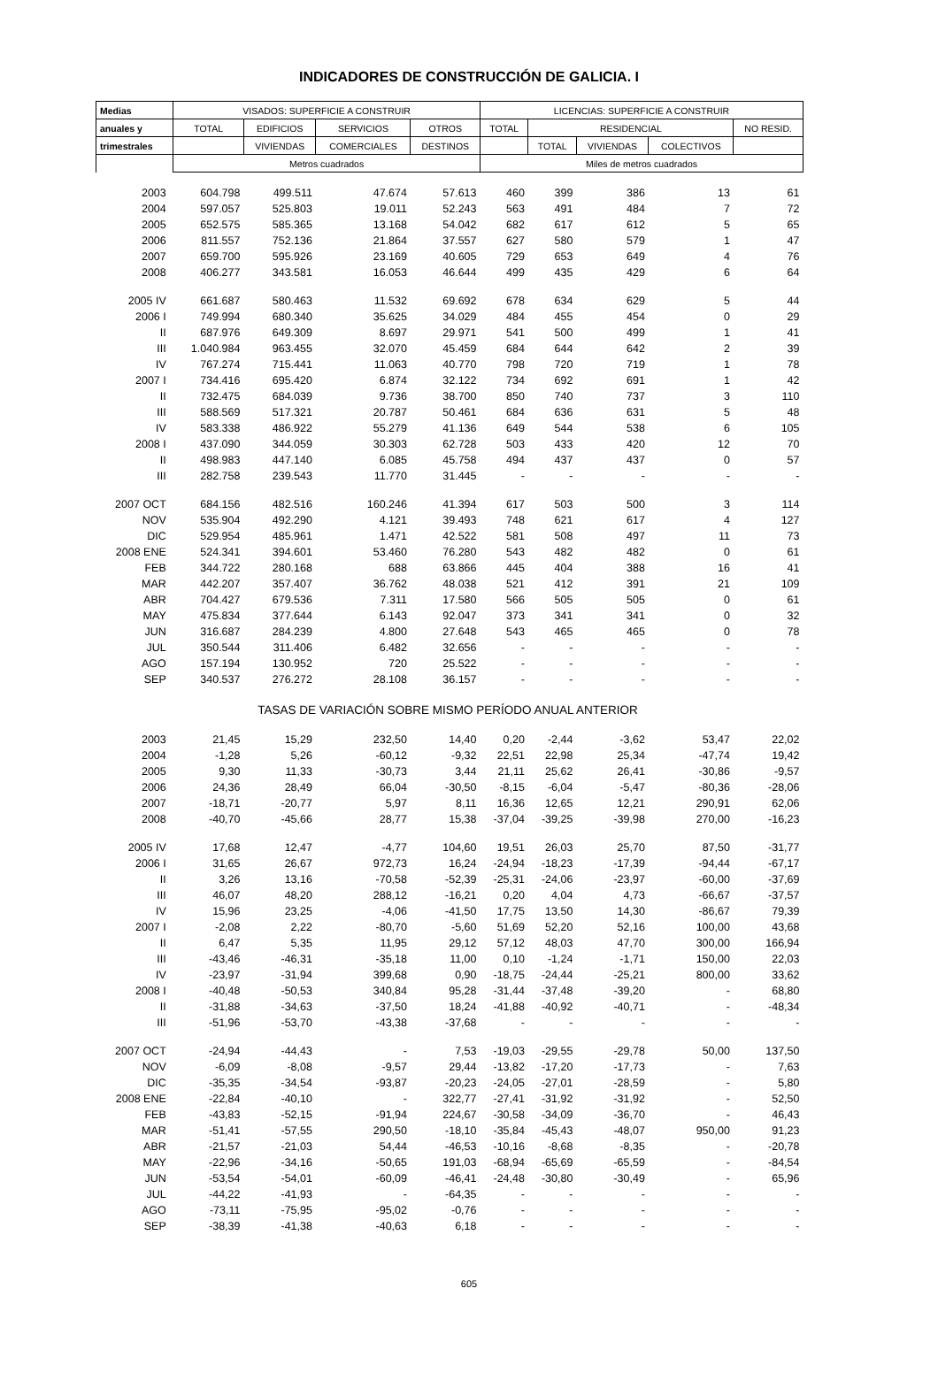INDICADORES DE CONSTRUCCIÓN DE GALICIA. I
| Medias | VISADOS: SUPERFICIE A CONSTRUIR | | | | LICENCIAS: SUPERFICIE A CONSTRUIR | | | | |
| --- | --- | --- | --- | --- | --- | --- | --- | --- | --- |
| anuales y | TOTAL | EDIFICIOS | SERVICIOS | OTROS | TOTAL | RESIDENCIAL | | | NO RESID. |
| trimestrales | | VIVIENDAS | COMERCIALES | DESTINOS | | TOTAL | VIVIENDAS | COLECTIVOS | |
| | Metros cuadrados | | | | Miles de metros cuadrados | | | | |
| 2003 | 604.798 | 499.511 | 47.674 | 57.613 | 460 | 399 | 386 | 13 | 61 |
| 2004 | 597.057 | 525.803 | 19.011 | 52.243 | 563 | 491 | 484 | 7 | 72 |
| 2005 | 652.575 | 585.365 | 13.168 | 54.042 | 682 | 617 | 612 | 5 | 65 |
| 2006 | 811.557 | 752.136 | 21.864 | 37.557 | 627 | 580 | 579 | 1 | 47 |
| 2007 | 659.700 | 595.926 | 23.169 | 40.605 | 729 | 653 | 649 | 4 | 76 |
| 2008 | 406.277 | 343.581 | 16.053 | 46.644 | 499 | 435 | 429 | 6 | 64 |
| 2005 IV | 661.687 | 580.463 | 11.532 | 69.692 | 678 | 634 | 629 | 5 | 44 |
| 2006 I | 749.994 | 680.340 | 35.625 | 34.029 | 484 | 455 | 454 | 0 | 29 |
| II | 687.976 | 649.309 | 8.697 | 29.971 | 541 | 500 | 499 | 1 | 41 |
| III | 1.040.984 | 963.455 | 32.070 | 45.459 | 684 | 644 | 642 | 2 | 39 |
| IV | 767.274 | 715.441 | 11.063 | 40.770 | 798 | 720 | 719 | 1 | 78 |
| 2007 I | 734.416 | 695.420 | 6.874 | 32.122 | 734 | 692 | 691 | 1 | 42 |
| II | 732.475 | 684.039 | 9.736 | 38.700 | 850 | 740 | 737 | 3 | 110 |
| III | 588.569 | 517.321 | 20.787 | 50.461 | 684 | 636 | 631 | 5 | 48 |
| IV | 583.338 | 486.922 | 55.279 | 41.136 | 649 | 544 | 538 | 6 | 105 |
| 2008 I | 437.090 | 344.059 | 30.303 | 62.728 | 503 | 433 | 420 | 12 | 70 |
| II | 498.983 | 447.140 | 6.085 | 45.758 | 494 | 437 | 437 | 0 | 57 |
| III | 282.758 | 239.543 | 11.770 | 31.445 | - | - | - | - | - |
| 2007 OCT | 684.156 | 482.516 | 160.246 | 41.394 | 617 | 503 | 500 | 3 | 114 |
| NOV | 535.904 | 492.290 | 4.121 | 39.493 | 748 | 621 | 617 | 4 | 127 |
| DIC | 529.954 | 485.961 | 1.471 | 42.522 | 581 | 508 | 497 | 11 | 73 |
| 2008 ENE | 524.341 | 394.601 | 53.460 | 76.280 | 543 | 482 | 482 | 0 | 61 |
| FEB | 344.722 | 280.168 | 688 | 63.866 | 445 | 404 | 388 | 16 | 41 |
| MAR | 442.207 | 357.407 | 36.762 | 48.038 | 521 | 412 | 391 | 21 | 109 |
| ABR | 704.427 | 679.536 | 7.311 | 17.580 | 566 | 505 | 505 | 0 | 61 |
| MAY | 475.834 | 377.644 | 6.143 | 92.047 | 373 | 341 | 341 | 0 | 32 |
| JUN | 316.687 | 284.239 | 4.800 | 27.648 | 543 | 465 | 465 | 0 | 78 |
| JUL | 350.544 | 311.406 | 6.482 | 32.656 | - | - | - | - | - |
| AGO | 157.194 | 130.952 | 720 | 25.522 | - | - | - | - | - |
| SEP | 340.537 | 276.272 | 28.108 | 36.157 | - | - | - | - | - |
| TASAS DE VARIACIÓN SOBRE MISMO PERÍODO ANUAL ANTERIOR | | | | | | | | | |
| 2003 | 21,45 | 15,29 | 232,50 | 14,40 | 0,20 | -2,44 | -3,62 | 53,47 | 22,02 |
| 2004 | -1,28 | 5,26 | -60,12 | -9,32 | 22,51 | 22,98 | 25,34 | -47,74 | 19,42 |
| 2005 | 9,30 | 11,33 | -30,73 | 3,44 | 21,11 | 25,62 | 26,41 | -30,86 | -9,57 |
| 2006 | 24,36 | 28,49 | 66,04 | -30,50 | -8,15 | -6,04 | -5,47 | -80,36 | -28,06 |
| 2007 | -18,71 | -20,77 | 5,97 | 8,11 | 16,36 | 12,65 | 12,21 | 290,91 | 62,06 |
| 2008 | -40,70 | -45,66 | 28,77 | 15,38 | -37,04 | -39,25 | -39,98 | 270,00 | -16,23 |
| 2005 IV | 17,68 | 12,47 | -4,77 | 104,60 | 19,51 | 26,03 | 25,70 | 87,50 | -31,77 |
| 2006 I | 31,65 | 26,67 | 972,73 | 16,24 | -24,94 | -18,23 | -17,39 | -94,44 | -67,17 |
| II | 3,26 | 13,16 | -70,58 | -52,39 | -25,31 | -24,06 | -23,97 | -60,00 | -37,69 |
| III | 46,07 | 48,20 | 288,12 | -16,21 | 0,20 | 4,04 | 4,73 | -66,67 | -37,57 |
| IV | 15,96 | 23,25 | -4,06 | -41,50 | 17,75 | 13,50 | 14,30 | -86,67 | 79,39 |
| 2007 I | -2,08 | 2,22 | -80,70 | -5,60 | 51,69 | 52,20 | 52,16 | 100,00 | 43,68 |
| II | 6,47 | 5,35 | 11,95 | 29,12 | 57,12 | 48,03 | 47,70 | 300,00 | 166,94 |
| III | -43,46 | -46,31 | -35,18 | 11,00 | 0,10 | -1,24 | -1,71 | 150,00 | 22,03 |
| IV | -23,97 | -31,94 | 399,68 | 0,90 | -18,75 | -24,44 | -25,21 | 800,00 | 33,62 |
| 2008 I | -40,48 | -50,53 | 340,84 | 95,28 | -31,44 | -37,48 | -39,20 | - | 68,80 |
| II | -31,88 | -34,63 | -37,50 | 18,24 | -41,88 | -40,92 | -40,71 | - | -48,34 |
| III | -51,96 | -53,70 | -43,38 | -37,68 | - | - | - | - | - |
| 2007 OCT | -24,94 | -44,43 | - | 7,53 | -19,03 | -29,55 | -29,78 | 50,00 | 137,50 |
| NOV | -6,09 | -8,08 | -9,57 | 29,44 | -13,82 | -17,20 | -17,73 | - | 7,63 |
| DIC | -35,35 | -34,54 | -93,87 | -20,23 | -24,05 | -27,01 | -28,59 | - | 5,80 |
| 2008 ENE | -22,84 | -40,10 | - | 322,77 | -27,41 | -31,92 | -31,92 | - | 52,50 |
| FEB | -43,83 | -52,15 | -91,94 | 224,67 | -30,58 | -34,09 | -36,70 | - | 46,43 |
| MAR | -51,41 | -57,55 | 290,50 | -18,10 | -35,84 | -45,43 | -48,07 | 950,00 | 91,23 |
| ABR | -21,57 | -21,03 | 54,44 | -46,53 | -10,16 | -8,68 | -8,35 | - | -20,78 |
| MAY | -22,96 | -34,16 | -50,65 | 191,03 | -68,94 | -65,69 | -65,59 | - | -84,54 |
| JUN | -53,54 | -54,01 | -60,09 | -46,41 | -24,48 | -30,80 | -30,49 | - | 65,96 |
| JUL | -44,22 | -41,93 | - | -64,35 | - | - | - | - | - |
| AGO | -73,11 | -75,95 | -95,02 | -0,76 | - | - | - | - | - |
| SEP | -38,39 | -41,38 | -40,63 | 6,18 | - | - | - | - | - |
605